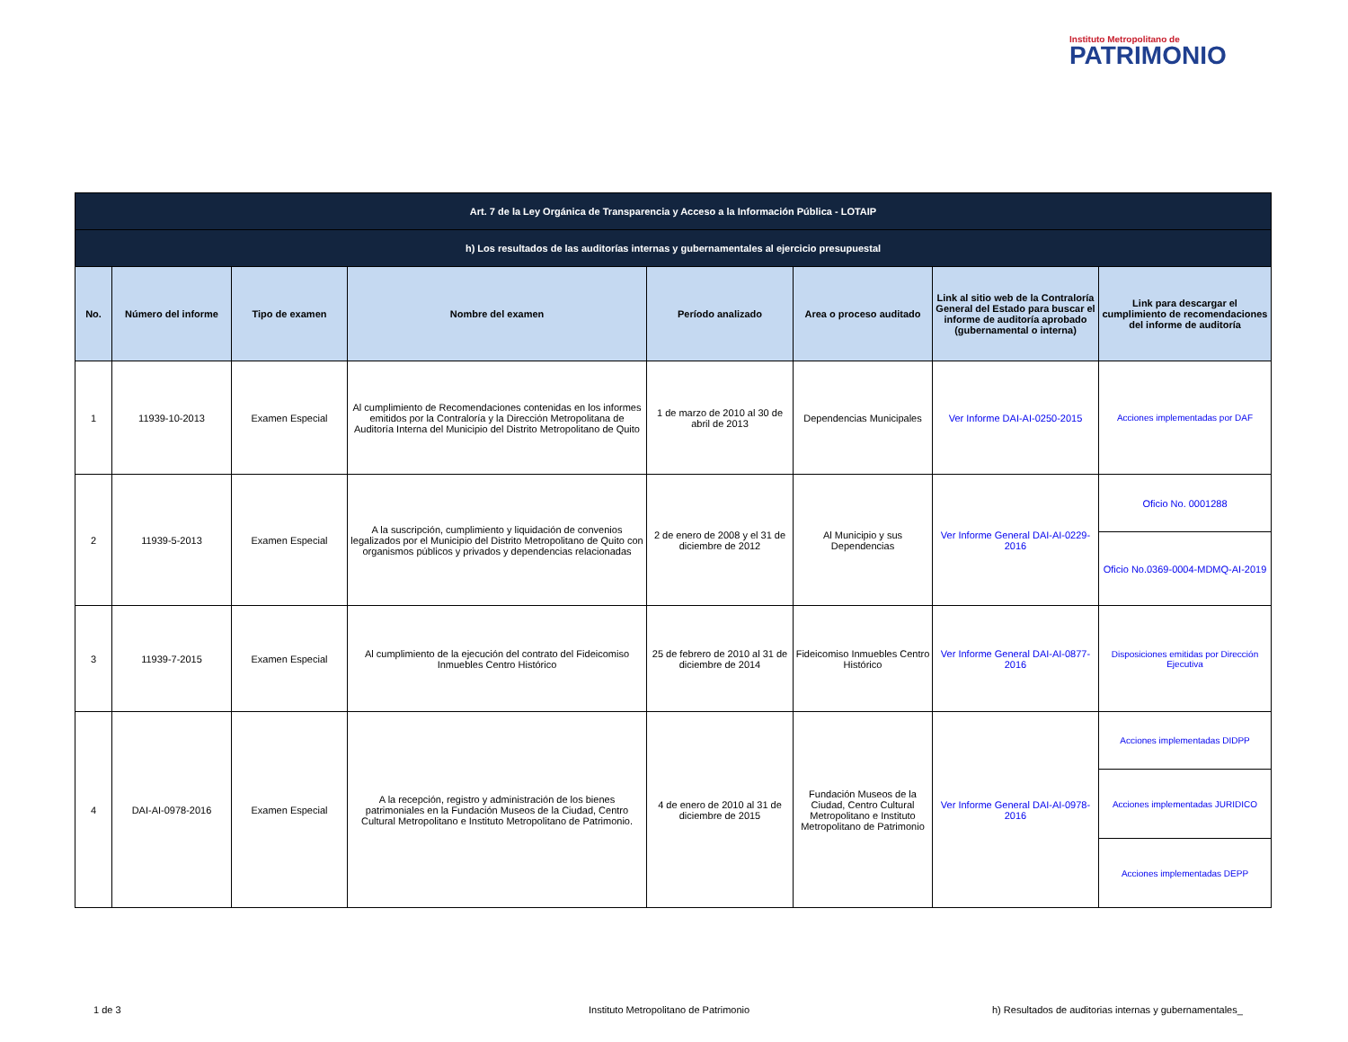Instituto Metropolitano de
PATRIMONIO
| Art. 7 de la Ley Orgánica de Transparencia y Acceso a la Información Pública - LOTAIP | | | | | | | |
| --- | --- | --- | --- | --- | --- | --- | --- |
| h) Los resultados de las auditorías internas y gubernamentales al ejercicio presupuestal | | | | | | | |
| No. | Número del informe | Tipo de examen | Nombre del examen | Período analizado | Area o proceso auditado | Link al sitio web de la Contraloría General del Estado para buscar el informe de auditoría aprobado (gubernamental o interna) | Link para descargar el cumplimiento de recomendaciones del informe de auditoría |
| 1 | 11939-10-2013 | Examen Especial | Al cumplimiento de Recomendaciones contenidas en los informes emitidos por la Contraloría y la Dirección Metropolitana de Auditoría Interna del Municipio del Distrito Metropolitano de Quito | 1 de marzo de 2010 al 30 de abril de 2013 | Dependencias Municipales | Ver Informe DAI-AI-0250-2015 | Acciones implementadas por DAF |
| 2 | 11939-5-2013 | Examen Especial | A la suscripción, cumplimiento y liquidación de convenios legalizados por el Municipio del Distrito Metropolitano de Quito con organismos públicos y privados y dependencias relacionadas | 2 de enero de 2008 y el 31 de diciembre de 2012 | Al Municipio y sus Dependencias | Ver Informe General DAI-AI-0229-2016 | Oficio No. 0001288 |
| | | | | | | | Oficio No.0369-0004-MDMQ-AI-2019 |
| 3 | 11939-7-2015 | Examen Especial | Al cumplimiento de la ejecución del contrato del Fideicomiso Inmuebles Centro Histórico | 25 de febrero de 2010 al 31 de diciembre de 2014 | Fideicomiso Inmuebles Centro Histórico | Ver Informe General DAI-AI-0877-2016 | Disposiciones emitidas por Dirección Ejecutiva |
| 4 | DAI-AI-0978-2016 | Examen Especial | A la recepción, registro y administración de los bienes patrimoniales en la Fundación Museos de la Ciudad, Centro Cultural Metropolitano e Instituto Metropolitano de Patrimonio. | 4 de enero de 2010 al 31 de diciembre de 2015 | Fundación Museos de la Ciudad, Centro Cultural Metropolitano e Instituto Metropolitano de Patrimonio | Ver Informe General DAI-AI-0978-2016 | Acciones implementadas DIDPP |
| | | | | | | | Acciones implementadas JURIDICO |
| | | | | | | | Acciones implementadas DEPP |
1 de 3 Instituto Metropolitano de Patrimonio h) Resultados de auditorias internas y gubernamentales_